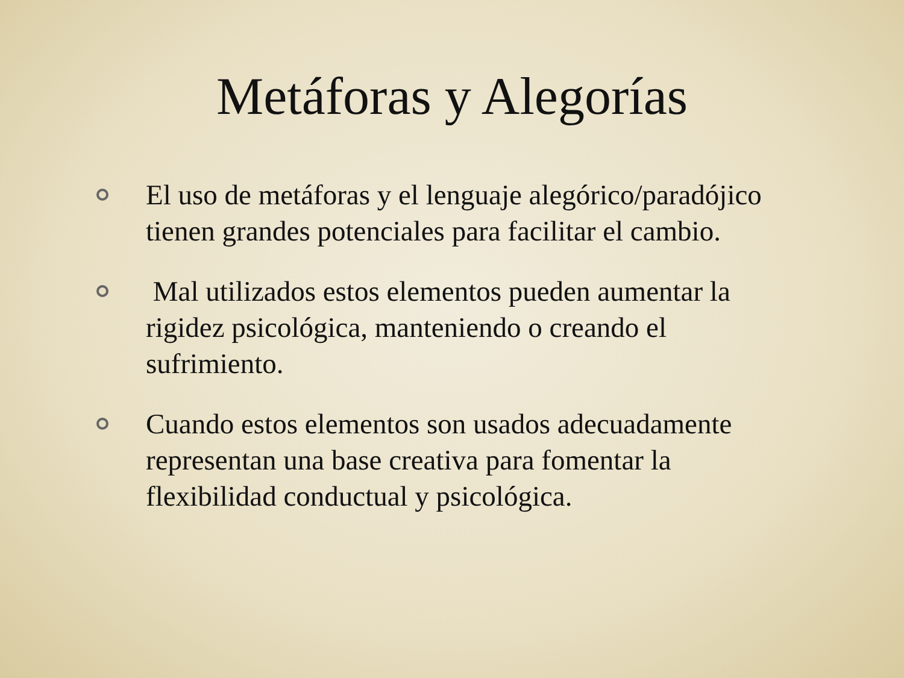Metáforas y Alegorías
El uso de metáforas y el lenguaje alegórico/paradójico tienen grandes potenciales para facilitar el cambio.
Mal utilizados estos elementos pueden aumentar la rigidez psicológica, manteniendo o creando el sufrimiento.
Cuando estos elementos son usados adecuadamente representan una base creativa para fomentar la flexibilidad conductual y psicológica.